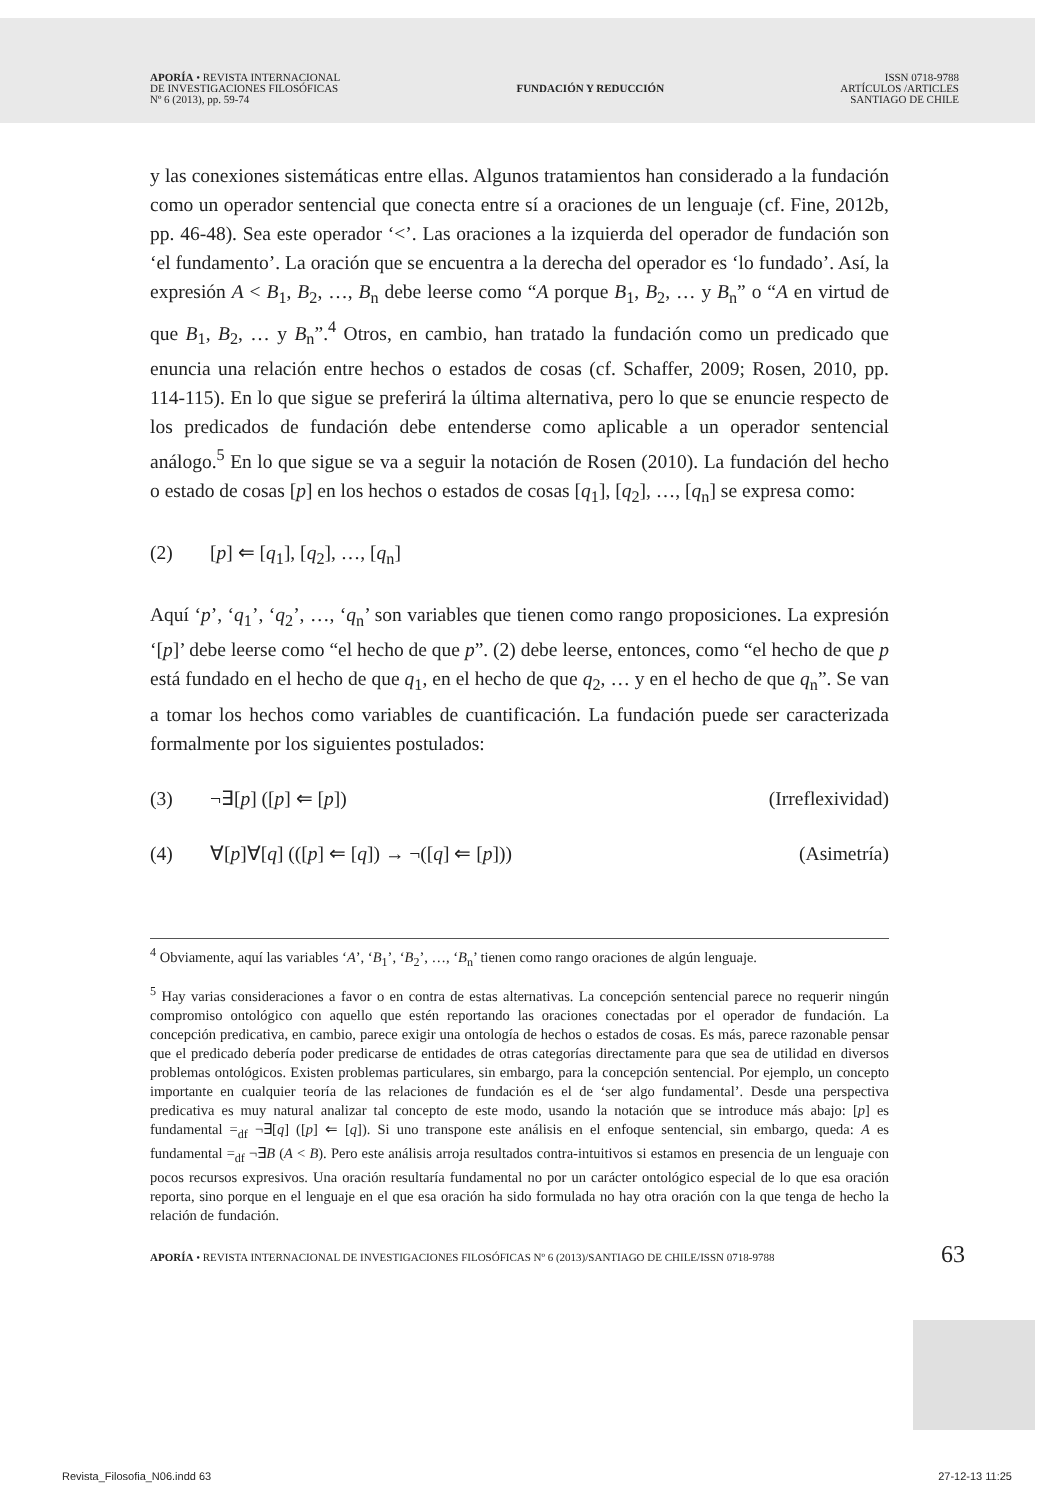APORÍA • REVISTA INTERNACIONAL
DE INVESTIGACIONES FILOSÓFICAS
Nº 6 (2013), pp. 59-74
FUNDACIÓN Y REDUCCIÓN
ISSN 0718-9788
ARTÍCULOS /ARTICLES
SANTIAGO DE CHILE
y las conexiones sistemáticas entre ellas. Algunos tratamientos han considerado a la fundación como un operador sentencial que conecta entre sí a oraciones de un lenguaje (cf. Fine, 2012b, pp. 46-48). Sea este operador ‘<’. Las oraciones a la izquierda del operador de fundación son ‘el fundamento’. La oración que se encuentra a la derecha del operador es ‘lo fundado’. Así, la expresión A < B<sub>1</sub>, B<sub>2</sub>, …, B<sub>n</sub> debe leerse como “A porque B<sub>1</sub>, B<sub>2</sub>, … y B<sub>n</sub>” o “A en virtud de que B<sub>1</sub>, B<sub>2</sub>, … y B<sub>n</sub>”.<sup>4</sup> Otros, en cambio, han tratado la fundación como un predicado que enuncia una relación entre hechos o estados de cosas (cf. Schaffer, 2009; Rosen, 2010, pp. 114-115). En lo que sigue se preferirá la última alternativa, pero lo que se enuncie respecto de los predicados de fundación debe entenderse como aplicable a un operador sentencial análogo.<sup>5</sup> En lo que sigue se va a seguir la notación de Rosen (2010). La fundación del hecho o estado de cosas [p] en los hechos o estados de cosas [q<sub>1</sub>], [q<sub>2</sub>], …, [q<sub>n</sub>] se expresa como:
(2) [p] ⇐ [q<sub>1</sub>], [q<sub>2</sub>], …, [q<sub>n</sub>]
Aquí ‘p’, ‘q<sub>1</sub>’, ‘q<sub>2</sub>’, …, ‘q<sub>n</sub>’ son variables que tienen como rango proposiciones. La expresión ‘[p]’ debe leerse como “el hecho de que p”. (2) debe leerse, entonces, como “el hecho de que p está fundado en el hecho de que q<sub>1</sub>, en el hecho de que q<sub>2</sub>, … y en el hecho de que q<sub>n</sub>”. Se van a tomar los hechos como variables de cuantificación. La fundación puede ser caracterizada formalmente por los siguientes postulados:
(3) ¬∃[p] ([p] ⇐ [p]) (Irreflexividad)
(4) ∀[p]∀[q] (([p] ⇐ [q]) → ¬([q] ⇐ [p])) (Asimetría)
<sup>4</sup> Obviamente, aquí las variables ‘A’, ‘B<sub>1</sub>’, ‘B<sub>2</sub>’, …, ‘B<sub>n</sub>’ tienen como rango oraciones de algún lenguaje.
<sup>5</sup> Hay varias consideraciones a favor o en contra de estas alternativas. La concepción sentencial parece no requerir ningún compromiso ontológico con aquello que estén reportando las oraciones conectadas por el operador de fundación. La concepción predicativa, en cambio, parece exigir una ontología de hechos o estados de cosas. Es más, parece razonable pensar que el predicado debería poder predicarse de entidades de otras categorías directamente para que sea de utilidad en diversos problemas ontológicos. Existen problemas particulares, sin embargo, para la concepción sentencial. Por ejemplo, un concepto importante en cualquier teoría de las relaciones de fundación es el de ‘ser algo fundamental’. Desde una perspectiva predicativa es muy natural analizar tal concepto de este modo, usando la notación que se introduce más abajo: [p] es fundamental =<sub>df</sub> ¬∃[q] ([p] ⇐ [q]). Si uno transpone este análisis en el enfoque sentencial, sin embargo, queda: A es fundamental =<sub>df</sub> ¬∃B (A < B). Pero este análisis arroja resultados contra-intuitivos si estamos en presencia de un lenguaje con pocos recursos expresivos. Una oración resultaría fundamental no por un carácter ontológico especial de lo que esa oración reporta, sino porque en el lenguaje en el que esa oración ha sido formulada no hay otra oración con la que tenga de hecho la relación de fundación.
APORÍA • REVISTA INTERNACIONAL DE INVESTIGACIONES FILOSÓFICAS Nº 6 (2013)/SANTIAGO DE CHILE/ISSN 0718-9788 63
Revista_Filosofia_N06.indd 63 27-12-13 11:25